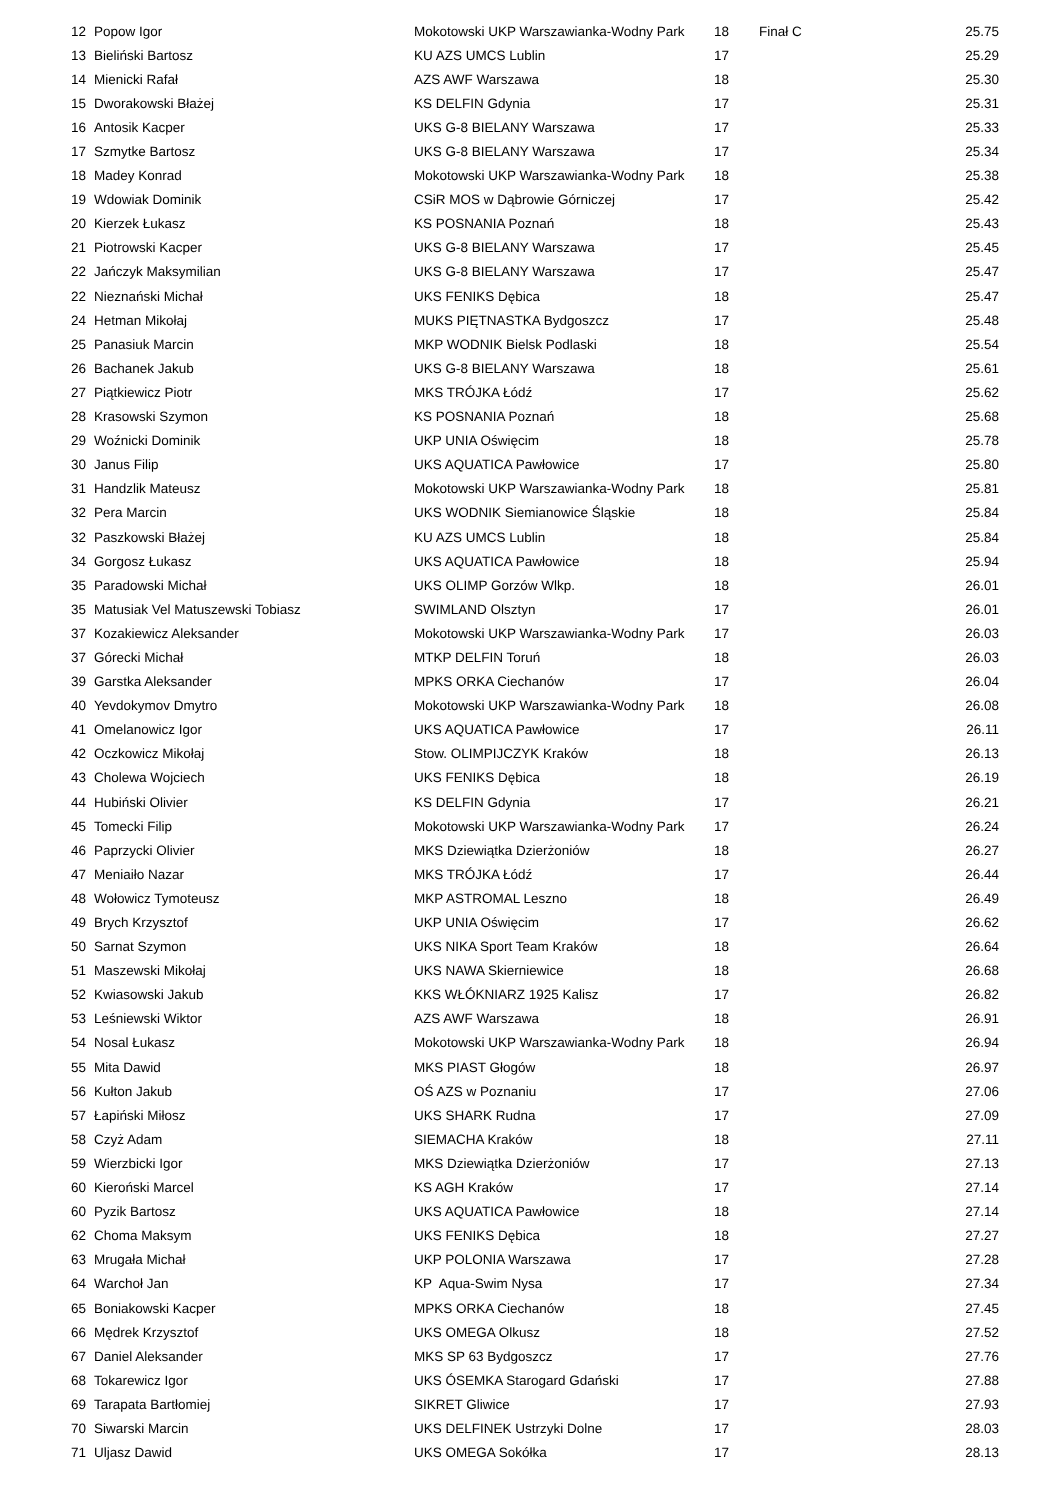| 12 | Popow Igor | Mokotowski UKP Warszawianka-Wodny Park | 18 | Finał C | 25.75 |
| 13 | Bieliński Bartosz | KU AZS UMCS Lublin | 17 | | 25.29 |
| 14 | Mienicki Rafał | AZS AWF Warszawa | 18 | | 25.30 |
| 15 | Dworakowski Błażej | KS DELFIN Gdynia | 17 | | 25.31 |
| 16 | Antosik Kacper | UKS G-8 BIELANY Warszawa | 17 | | 25.33 |
| 17 | Szmytke Bartosz | UKS G-8 BIELANY Warszawa | 17 | | 25.34 |
| 18 | Madey Konrad | Mokotowski UKP Warszawianka-Wodny Park | 18 | | 25.38 |
| 19 | Wdowiak Dominik | CSiR MOS w Dąbrowie Górniczej | 17 | | 25.42 |
| 20 | Kierzek Łukasz | KS POSNANIA Poznań | 18 | | 25.43 |
| 21 | Piotrowski Kacper | UKS G-8 BIELANY Warszawa | 17 | | 25.45 |
| 22 | Jańczyk Maksymilian | UKS G-8 BIELANY Warszawa | 17 | | 25.47 |
| 22 | Nieznański Michał | UKS FENIKS Dębica | 18 | | 25.47 |
| 24 | Hetman Mikołaj | MUKS PIĘTNASTKA Bydgoszcz | 17 | | 25.48 |
| 25 | Panasiuk Marcin | MKP WODNIK Bielsk Podlaski | 18 | | 25.54 |
| 26 | Bachanek Jakub | UKS G-8 BIELANY Warszawa | 18 | | 25.61 |
| 27 | Piątkiewicz Piotr | MKS TRÓJKA Łódź | 17 | | 25.62 |
| 28 | Krasowski Szymon | KS POSNANIA Poznań | 18 | | 25.68 |
| 29 | Woźnicki Dominik | UKP UNIA Oświęcim | 18 | | 25.78 |
| 30 | Janus Filip | UKS AQUATICA Pawłowice | 17 | | 25.80 |
| 31 | Handzlik Mateusz | Mokotowski UKP Warszawianka-Wodny Park | 18 | | 25.81 |
| 32 | Pera Marcin | UKS WODNIK Siemianowice Śląskie | 18 | | 25.84 |
| 32 | Paszkowski Błażej | KU AZS UMCS Lublin | 18 | | 25.84 |
| 34 | Gorgosz Łukasz | UKS AQUATICA Pawłowice | 18 | | 25.94 |
| 35 | Paradowski Michał | UKS OLIMP Gorzów Wlkp. | 18 | | 26.01 |
| 35 | Matusiak Vel Matuszewski Tobiasz | SWIMLAND Olsztyn | 17 | | 26.01 |
| 37 | Kozakiewicz Aleksander | Mokotowski UKP Warszawianka-Wodny Park | 17 | | 26.03 |
| 37 | Górecki Michał | MTKP DELFIN Toruń | 18 | | 26.03 |
| 39 | Garstka Aleksander | MPKS ORKA Ciechanów | 17 | | 26.04 |
| 40 | Yevdokymov Dmytro | Mokotowski UKP Warszawianka-Wodny Park | 18 | | 26.08 |
| 41 | Omelanowicz Igor | UKS AQUATICA Pawłowice | 17 | | 26.11 |
| 42 | Oczkowicz Mikołaj | Stow. OLIMPIJCZYK Kraków | 18 | | 26.13 |
| 43 | Cholewa Wojciech | UKS FENIKS Dębica | 18 | | 26.19 |
| 44 | Hubiński Olivier | KS DELFIN Gdynia | 17 | | 26.21 |
| 45 | Tomecki Filip | Mokotowski UKP Warszawianka-Wodny Park | 17 | | 26.24 |
| 46 | Paprzycki Olivier | MKS Dziewiątka Dzierżoniów | 18 | | 26.27 |
| 47 | Meniaiło Nazar | MKS TRÓJKA Łódź | 17 | | 26.44 |
| 48 | Wołowicz Tymoteusz | MKP ASTROMAL Leszno | 18 | | 26.49 |
| 49 | Brych Krzysztof | UKP UNIA Oświęcim | 17 | | 26.62 |
| 50 | Sarnat Szymon | UKS NIKA Sport Team Kraków | 18 | | 26.64 |
| 51 | Maszewski Mikołaj | UKS NAWA Skierniewice | 18 | | 26.68 |
| 52 | Kwiasowski Jakub | KKS WŁÓKNIARZ 1925 Kalisz | 17 | | 26.82 |
| 53 | Leśniewski Wiktor | AZS AWF Warszawa | 18 | | 26.91 |
| 54 | Nosal Łukasz | Mokotowski UKP Warszawianka-Wodny Park | 18 | | 26.94 |
| 55 | Mita Dawid | MKS PIAST Głogów | 18 | | 26.97 |
| 56 | Kułton Jakub | OŚ AZS w Poznaniu | 17 | | 27.06 |
| 57 | Łapiński Miłosz | UKS SHARK Rudna | 17 | | 27.09 |
| 58 | Czyż Adam | SIEMACHA Kraków | 18 | | 27.11 |
| 59 | Wierzbicki Igor | MKS Dziewiątka Dzierżoniów | 17 | | 27.13 |
| 60 | Kieroński Marcel | KS AGH Kraków | 17 | | 27.14 |
| 60 | Pyzik Bartosz | UKS AQUATICA Pawłowice | 18 | | 27.14 |
| 62 | Choma Maksym | UKS FENIKS Dębica | 18 | | 27.27 |
| 63 | Mrugała Michał | UKP POLONIA Warszawa | 17 | | 27.28 |
| 64 | Warchoł Jan | KP Aqua-Swim Nysa | 17 | | 27.34 |
| 65 | Boniakowski Kacper | MPKS ORKA Ciechanów | 18 | | 27.45 |
| 66 | Mędrek Krzysztof | UKS OMEGA Olkusz | 18 | | 27.52 |
| 67 | Daniel Aleksander | MKS SP 63 Bydgoszcz | 17 | | 27.76 |
| 68 | Tokarewicz Igor | UKS ÓSEMKA Starogard Gdański | 17 | | 27.88 |
| 69 | Tarapata Bartłomiej | SIKRET Gliwice | 17 | | 27.93 |
| 70 | Siwarski Marcin | UKS DELFINEK Ustrzyki Dolne | 17 | | 28.03 |
| 71 | Uljasz Dawid | UKS OMEGA Sokółka | 17 | | 28.13 |